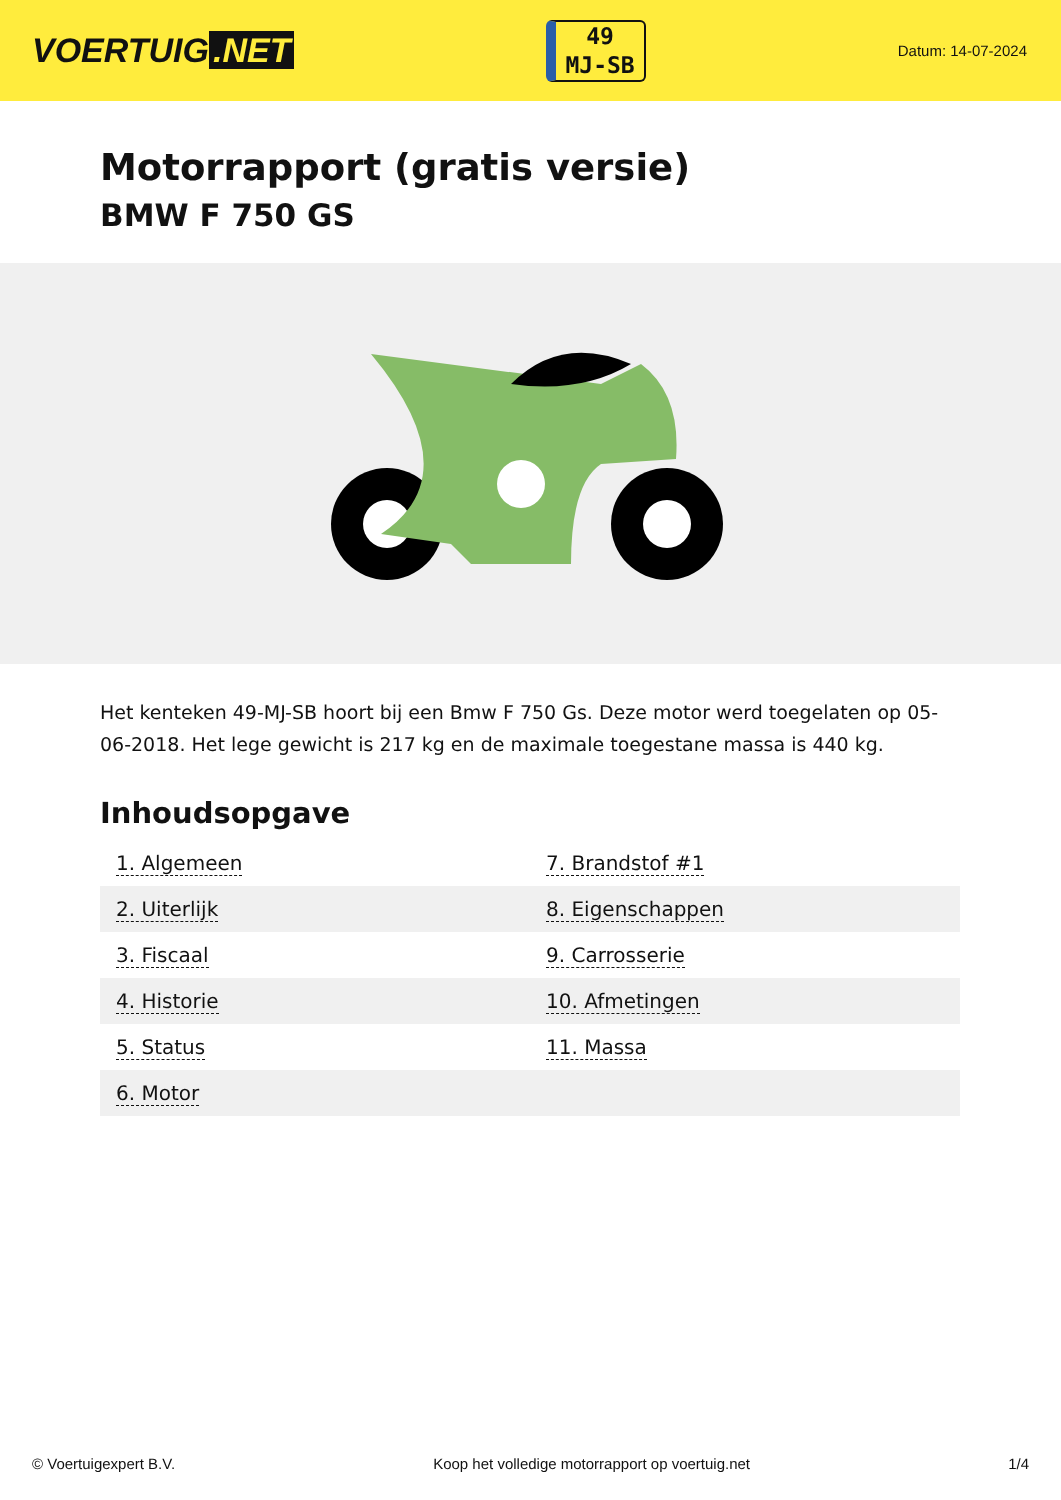VOERTUIG.NET
49
MJ-SB
Datum: 14-07-2024
Motorrapport (gratis versie)
BMW F 750 GS
Het kenteken 49-MJ-SB hoort bij een Bmw F 750 Gs. Deze motor werd toegelaten op 05-06-2018. Het lege gewicht is 217 kg en de maximale toegestane massa is 440 kg.
Inhoudsopgave
| 1. Algemeen | 7. Brandstof #1 |
| 2. Uiterlijk | 8. Eigenschappen |
| 3. Fiscaal | 9. Carrosserie |
| 4. Historie | 10. Afmetingen |
| 5. Status | 11. Massa |
| 6. Motor | |
© Voertuigexpert B.V. Koop het volledige motorrapport op voertuig.net 1/4